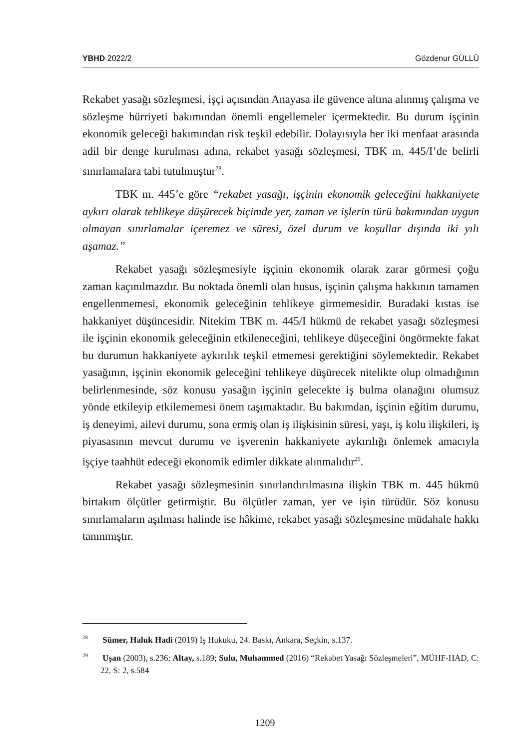YBHD 2022/2 Gözdenur GÜLLÜ
Rekabet yasağı sözleşmesi, işçi açısından Anayasa ile güvence altına alınmış çalışma ve sözleşme hürriyeti bakımından önemli engellemeler içermektedir. Bu durum işçinin ekonomik geleceği bakımından risk teşkil edebilir. Dolayısıyla her iki menfaat arasında adil bir denge kurulması adına, rekabet yasağı sözleşmesi, TBK m. 445/I’de belirli sınırlamalara tabi tutulmuştur<sup>28</sup>.
TBK m. 445’e göre “rekabet yasağı, işçinin ekonomik geleceğini hakkaniyete aykırı olarak tehlikeye düşürecek biçimde yer, zaman ve işlerin türü bakımından uygun olmayan sınırlamalar içeremez ve süresi, özel durum ve koşullar dışında iki yılı aşamaz.”
Rekabet yasağı sözleşmesiyle işçinin ekonomik olarak zarar görmesi çoğu zaman kaçınılmazdır. Bu noktada önemli olan husus, işçinin çalışma hakkının tamamen engellenmemesi, ekonomik geleceğinin tehlikeye girmemesidir. Buradaki kıstas ise hakkaniyet düşüncesidir. Nitekim TBK m. 445/I hükmü de rekabet yasağı sözleşmesi ile işçinin ekonomik geleceğinin etkileneceğini, tehlikeye düşeceğini öngörmekte fakat bu durumun hakkaniyete aykırılık teşkil etmemesi gerektiğini söylemektedir. Rekabet yasağının, işçinin ekonomik geleceğini tehlikeye düşürecek nitelikte olup olmadığının belirlenmesinde, söz konusu yasağın işçinin gelecekte iş bulma olanağını olumsuz yönde etkileyip etkilememesi önem taşımaktadır. Bu bakımdan, işçinin eğitim durumu, iş deneyimi, ailevi durumu, sona ermiş olan iş ilişkisinin süresi, yaşı, iş kolu ilişkileri, iş piyasasının mevcut durumu ve işverenin hakkaniyete aykırılığı önlemek amacıyla işçiye taahhüt edeceği ekonomik edimler dikkate alınmalıdır<sup>29</sup>.
Rekabet yasağı sözleşmesinin sınırlandırılmasına ilişkin TBK m. 445 hükmü birtakım ölçütler getirmiştir. Bu ölçütler zaman, yer ve işin türüdür. Söz konusu sınırlamaların aşılması halinde ise hâkime, rekabet yasağı sözleşmesine müdahale hakkı tanınmıştır.
<sup>28</sup> Sümer, Haluk Hadi (2019) İş Hukuku, 24. Baskı, Ankara, Seçkin, s.137.
<sup>29</sup> Uşan (2003), s.236; Altay, s.189; Sulu, Muhammed (2016) “Rekabet Yasağı Sözleşmeleri”, MÜHF-HAD, C: 22, S: 2, s.584
1209